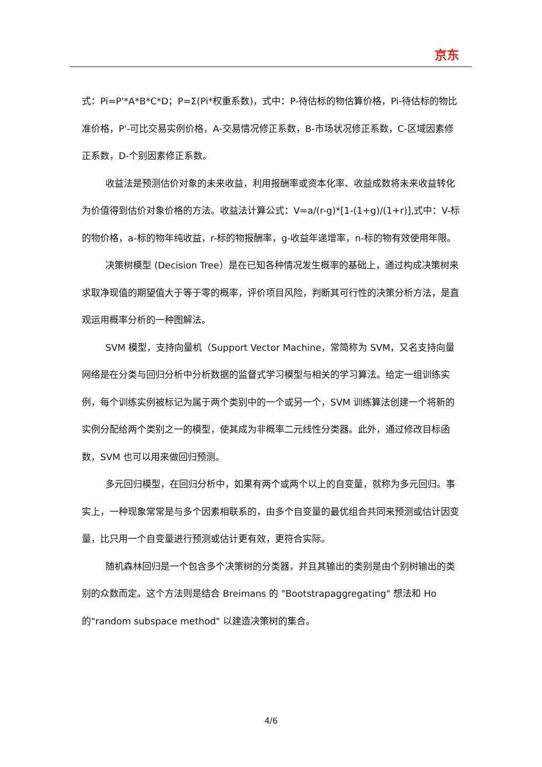京东
式：Pi=P'*A*B*C*D；P=Σ(Pi*权重系数)，式中：P-待估标的物估算价格，Pi-待估标的物比准价格，P'-可比交易实例价格，A-交易情况修正系数，B-市场状况修正系数，C-区域因素修正系数，D-个别因素修正系数。
收益法是预测估价对象的未来收益，利用报酬率或资本化率、收益成数将未来收益转化为价值得到估价对象价格的方法。收益法计算公式：V=a/(r-g)*[1-(1+g)/(1+r)],式中：V-标的物价格，a-标的物年纯收益，r-标的物报酬率，g-收益年递增率，n-标的物有效使用年限。
决策树模型 (Decision Tree）是在已知各种情况发生概率的基础上，通过构成决策树来求取净现值的期望值大于等于零的概率，评价项目风险，判断其可行性的决策分析方法，是直观运用概率分析的一种图解法。
SVM 模型，支持向量机（Support Vector Machine，常简称为 SVM，又名支持向量网络是在分类与回归分析中分析数据的监督式学习模型与相关的学习算法。给定一组训练实例，每个训练实例被标记为属于两个类别中的一个或另一个，SVM 训练算法创建一个将新的实例分配给两个类别之一的模型，使其成为非概率二元线性分类器。此外，通过修改目标函数，SVM 也可以用来做回归预测。
多元回归模型，在回归分析中，如果有两个或两个以上的自变量，就称为多元回归。事实上，一种现象常常是与多个因素相联系的，由多个自变量的最优组合共同来预测或估计因变量，比只用一个自变量进行预测或估计更有效，更符合实际。
随机森林回归是一个包含多个决策树的分类器，并且其输出的类别是由个别树输出的类别的众数而定。这个方法则是结合 Breimans 的 "Bootstrapaggregating" 想法和 Ho 的"random subspace method" 以建造决策树的集合。
4/6